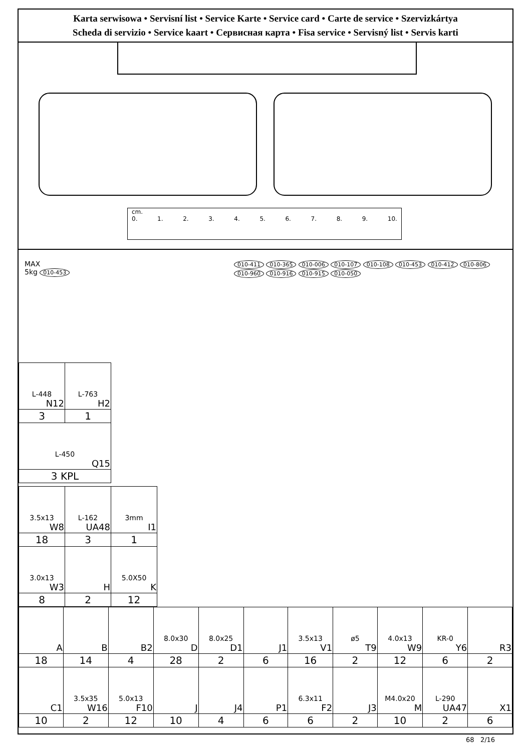Karta serwisowa • Servisní list • Service Karte • Service card • Carte de service • Szervizkártya
Scheda di servizio • Service kaart • Сервисная карта • Fisa service • Servisný list • Servis karti
cm.
0. 1. 2. 3. 4. 5. 6. 7. 8. 9. 10.
MAX
5kg 010-453
010-411 010-365 010-006 010-107 010-108 010-453 010-412 010-806 010-960 010-916 010-915 010-050
| L-448 N12 | L-763 H2 |
| 3 | 1 |
| L-450 Q15 | |
| 3 KPL | |
| 3.5x13 W8 | L-162 UA48 | 3mm I1 |
| 18 | 3 | 1 |
| 3.0x13 W3 | H | 5.0X50 K |
| 8 | 2 | 12 |
| A | B | B2 | 8.0x30 D | 8.0x25 D1 | J1 | 3.5x13 V1 | ø5 T9 | 4.0x13 W9 | KR-0 Y6 | R3 |
| 18 | 14 | 4 | 28 | 2 | 6 | 16 | 2 | 12 | 6 | 2 |
| C1 | 3.5x35 W16 | 5.0x13 F10 | J | J4 | P1 | 6.3x11 F2 | J3 | M4.0x20 M | L-290 UA47 | X1 |
| 10 | 2 | 12 | 10 | 4 | 6 | 6 | 2 | 10 | 2 | 6 |
68 2/16